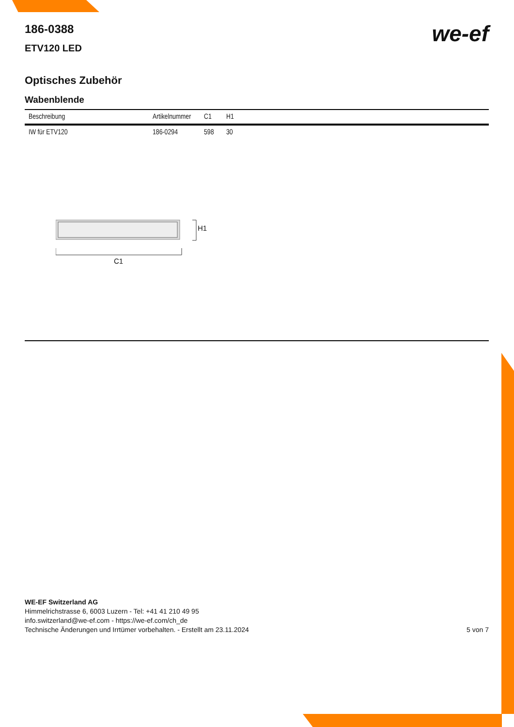we-ef
186-0388
ETV120 LED
Optisches Zubehör
Wabenblende
| Beschreibung | Artikelnummer | C1 | H1 |
| --- | --- | --- | --- |
| IW für ETV120 | 186-0294 | 598 | 30 |
H1
C1
WE-EF Switzerland AG
Himmelrichstrasse 6, 6003 Luzern - Tel: +41 41 210 49 95
info.switzerland@we-ef.com - https://we-ef.com/ch_de
Technische Änderungen und Irrtümer vorbehalten. - Erstellt am 23.11.2024
5 von 7